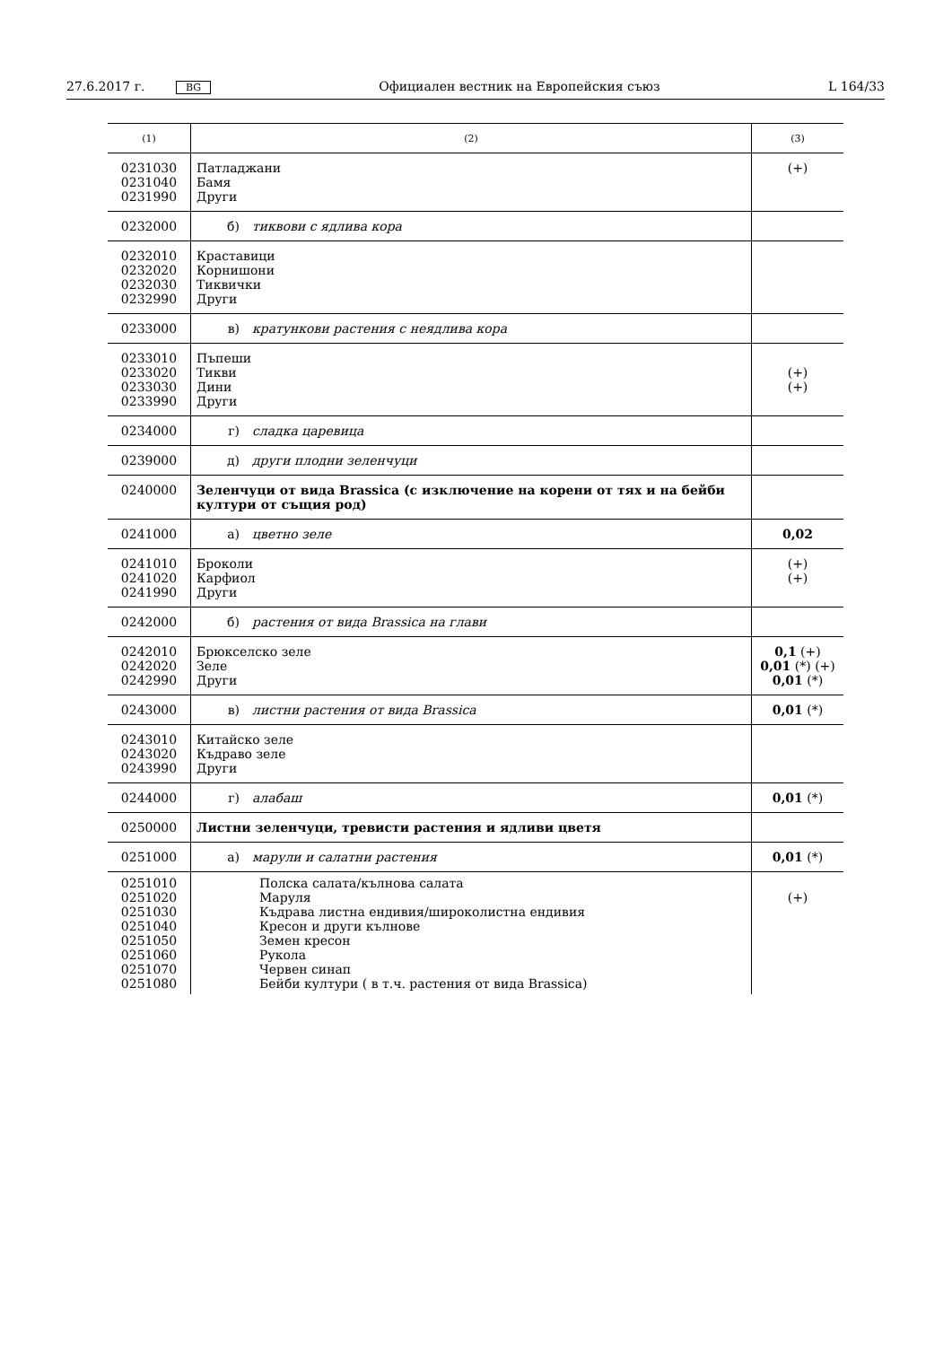27.6.2017 г. BG Официален вестник на Европейския съюз L 164/33
| (1) | (2) | (3) |
| --- | --- | --- |
| 0231030 0231040 0231990 | Патладжани Бамя Други | (+) |
| 0232000 | б) тиквови с ядлива кора | |
| 0232010 0232020 0232030 0232990 | Краставици Корнишони Тиквички Други | |
| 0233000 | в) кратункови растения с неядлива кора | |
| 0233010 0233020 0233030 0233990 | Пъпеши Тикви Дини Други | (+) (+) |
| 0234000 | г) сладка царевица | |
| 0239000 | д) други плодни зеленчуци | |
| 0240000 | Зеленчуци от вида Brassica (с изключение на корени от тях и на бейби култури от същия род) | |
| 0241000 | а) цветно зеле | 0,02 |
| 0241010 0241020 0241990 | Броколи Карфиол Други | (+) (+) |
| 0242000 | б) растения от вида Brassica на глави | |
| 0242010 0242020 0242990 | Брюкселско зеле Зеле Други | 0,1 (+) 0,01 (*) (+) 0,01 (*) |
| 0243000 | в) листни растения от вида Brassica | 0,01 (*) |
| 0243010 0243020 0243990 | Китайско зеле Къдраво зеле Други | |
| 0244000 | г) алабаш | 0,01 (*) |
| 0250000 | Листни зеленчуци, тревисти растения и ядливи цветя | |
| 0251000 | а) марули и салатни растения | 0,01 (*) |
| 0251010 0251020 0251030 0251040 0251050 0251060 0251070 0251080 | Полска салата/кълнова салата Маруля Къдрава листна ендивия/широколистна ендивия Кресон и други кълнове Земен кресон Рукола Червен синап Бейби култури ( в т.ч. растения от вида Brassica) | (+) |